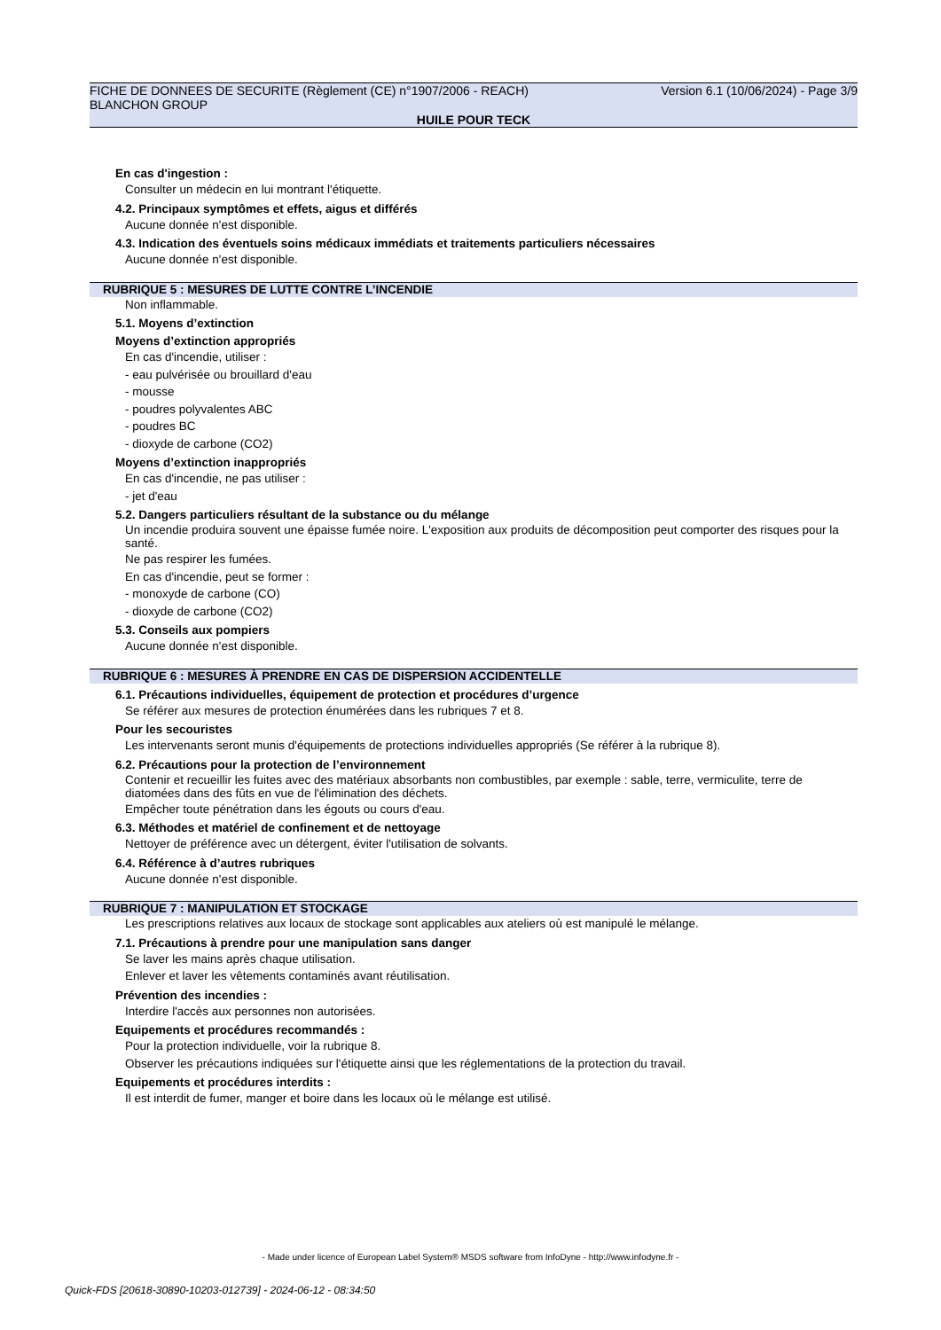FICHE DE DONNEES DE SECURITE (Règlement (CE) n°1907/2006 - REACH) Version 6.1 (10/06/2024) - Page 3/9
BLANCHON GROUP
HUILE POUR TECK
En cas d'ingestion :
Consulter un médecin en lui montrant l'étiquette.
4.2. Principaux symptômes et effets, aigus et différés
Aucune donnée n'est disponible.
4.3. Indication des éventuels soins médicaux immédiats et traitements particuliers nécessaires
Aucune donnée n'est disponible.
RUBRIQUE 5 : MESURES DE LUTTE CONTRE L’INCENDIE
Non inflammable.
5.1. Moyens d’extinction
Moyens d’extinction appropriés
En cas d'incendie, utiliser :
- eau pulvérisée ou brouillard d'eau
- mousse
- poudres polyvalentes ABC
- poudres BC
- dioxyde de carbone (CO2)
Moyens d’extinction inappropriés
En cas d'incendie, ne pas utiliser :
- jet d'eau
5.2. Dangers particuliers résultant de la substance ou du mélange
Un incendie produira souvent une épaisse fumée noire. L'exposition aux produits de décomposition peut comporter des risques pour la santé.
Ne pas respirer les fumées.
En cas d'incendie, peut se former :
- monoxyde de carbone (CO)
- dioxyde de carbone (CO2)
5.3. Conseils aux pompiers
Aucune donnée n'est disponible.
RUBRIQUE 6 : MESURES À PRENDRE EN CAS DE DISPERSION ACCIDENTELLE
6.1. Précautions individuelles, équipement de protection et procédures d’urgence
Se référer aux mesures de protection énumérées dans les rubriques 7 et 8.
Pour les secouristes
Les intervenants seront munis d'équipements de protections individuelles appropriés (Se référer à la rubrique 8).
6.2. Précautions pour la protection de l’environnement
Contenir et recueillir les fuites avec des matériaux absorbants non combustibles, par exemple : sable, terre, vermiculite, terre de diatomées dans des fûts en vue de l'élimination des déchets.
Empêcher toute pénétration dans les égouts ou cours d'eau.
6.3. Méthodes et matériel de confinement et de nettoyage
Nettoyer de préférence avec un détergent, éviter l'utilisation de solvants.
6.4. Référence à d’autres rubriques
Aucune donnée n'est disponible.
RUBRIQUE 7 : MANIPULATION ET STOCKAGE
Les prescriptions relatives aux locaux de stockage sont applicables aux ateliers où est manipulé le mélange.
7.1. Précautions à prendre pour une manipulation sans danger
Se laver les mains après chaque utilisation.
Enlever et laver les vêtements contaminés avant réutilisation.
Prévention des incendies :
Interdire l'accès aux personnes non autorisées.
Equipements et procédures recommandés :
Pour la protection individuelle, voir la rubrique 8.
Observer les précautions indiquées sur l'étiquette ainsi que les réglementations de la protection du travail.
Equipements et procédures interdits :
Il est interdit de fumer, manger et boire dans les locaux où le mélange est utilisé.
- Made under licence of European Label System® MSDS software from InfoDyne - http://www.infodyne.fr -
Quick-FDS [20618-30890-10203-012739] - 2024-06-12 - 08:34:50